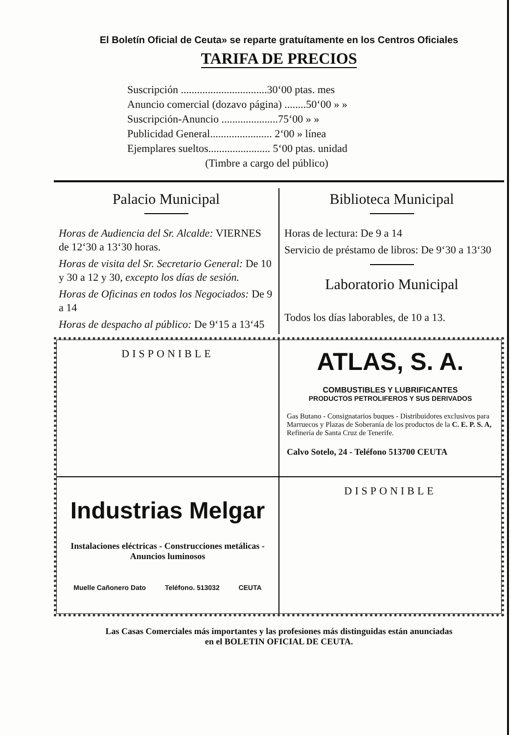El Boletín Oficial de Ceuta» se reparte gratuítamente en los Centros Oficiales
TARIFA DE PRECIOS
Suscripción ................................30‘00 ptas. mes
Anuncio comercial (dozavo página) ........50‘00 » »
Suscripción-Anuncio .....................75‘00 » »
Publicidad General....................... 2‘00 » línea
Ejemplares sueltos....................... 5‘00 ptas. unidad
(Timbre a cargo del público)
Palacio Municipal
Horas de Audiencia del Sr. Alcalde: VIERNES de 12‘30 a 13‘30 horas.
Horas de visita del Sr. Secretario General: De 10 y 30 a 12 y 30, excepto los días de sesión.
Horas de Oficinas en todos los Negociados: De 9 a 14
Horas de despacho al público: De 9‘15 a 13‘45
Biblioteca Municipal
Horas de lectura: De 9 a 14
Servicio de préstamo de libros: De 9‘30 a 13‘30
Laboratorio Municipal
Todos los días laborables, de 10 a 13.
DISPONIBLE
ATLAS, S. A.
COMBUSTIBLES Y LUBRIFICANTES
PRODUCTOS PETROLIFEROS Y SUS DERIVADOS
Gas Butano - Consignatarios buques - Distribuidores exclusivos para Marruecos y Plazas de Soberanía de los productos de la C. E. P. S. A, Refinería de Santa Cruz de Tenerife.
Calvo Sotelo, 24 - Teléfono 513700 CEUTA
Industrias Melgar
Instalaciones eléctricas - Construcciones metálicas - Anuncios luminosos
Muelle Cañonero Dato Teléfono. 513032 CEUTA
DISPONIBLE
Las Casas Comerciales más importantes y las profesiones más distinguidas están anunciadas
en el BOLETIN OFICIAL DE CEUTA.